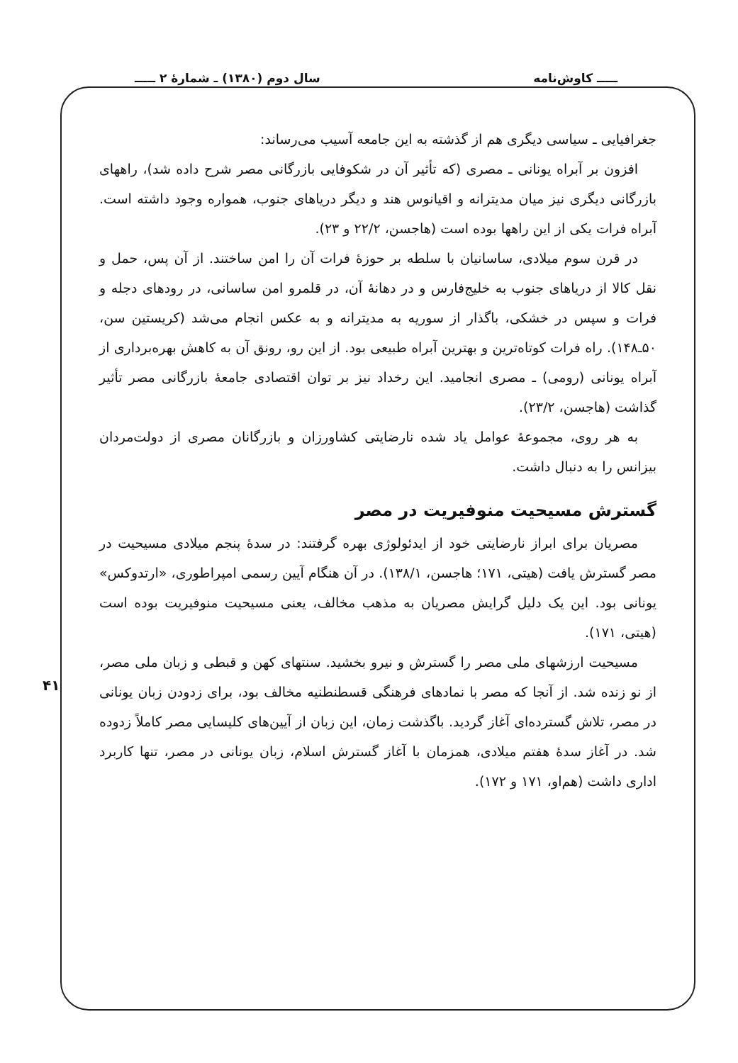ـــــ کاوش‌نامه سال دوم (۱۳۸۰) ـ شمارهٔ ۲ ـــــ
۴۱
جغرافیایی ـ سیاسی دیگری هم از گذشته به این جامعه آسیب می‌رساند:
افزون بر آبراه یونانی ـ مصری (که تأثیر آن در شکوفایی بازرگانی مصر شرح داده شد)، راههای بازرگانی دیگری نیز میان مدیترانه و اقیانوس هند و دیگر دریاهای جنوب، همواره وجود داشته است. آبراه فرات یکی از این راهها بوده است (هاجسن، ۲۲/۲ و ۲۳).
در قرن سوم میلادی، ساسانیان با سلطه بر حوزهٔ فرات آن را امن ساختند. از آن پس، حمل و نقل کالا از دریاهای جنوب به خلیج‌فارس و در دهانهٔ آن، در قلمرو امن ساسانی، در رودهای دجله و فرات و سپس در خشکی، باگذار از سوریه به مدیترانه و به عکس انجام می‌شد (کریستین سن، ۵۰ـ۱۴۸). راه فرات کوتاه‌ترین و بهترین آبراه طبیعی بود. از این رو، رونق آن به کاهش بهره‌برداری از آبراه یونانی (رومی) ـ مصری انجامید. این رخداد نیز بر توان اقتصادی جامعهٔ بازرگانی مصر تأثیر گذاشت (هاجسن، ۲۳/۲).
به هر روی، مجموعهٔ عوامل یاد شده نارضایتی کشاورزان و بازرگانان مصری از دولت‌مردان بیزانس را به دنبال داشت.
گسترش مسیحیت منوفیریت در مصر
مصریان برای ابراز نارضایتی خود از ایدئولوژی بهره گرفتند: در سدهٔ پنجم میلادی مسیحیت در مصر گسترش یافت (هیتی، ۱۷۱؛ هاجسن، ۱۳۸/۱). در آن هنگام آیین رسمی امپراطوری، «ارتدوکس» یونانی بود. این یک دلیل گرایش مصریان به مذهب مخالف، یعنی مسیحیت منوفیریت بوده است (هیتی، ۱۷۱).
مسیحیت ارزشهای ملی مصر را گسترش و نیرو بخشید. سنتهای کهن و قبطی و زبان ملی مصر، از نو زنده شد. از آنجا که مصر با نمادهای فرهنگی قسطنطنیه مخالف بود، برای زدودن زبان یونانی در مصر، تلاش گسترده‌ای آغاز گردید. باگذشت زمان، این زبان از آیین‌های کلیسایی مصر کاملاً زدوده شد. در آغاز سدهٔ هفتم میلادی، همزمان با آغاز گسترش اسلام، زبان یونانی در مصر، تنها کاربرد اداری داشت (هم‌او، ۱۷۱ و ۱۷۲).